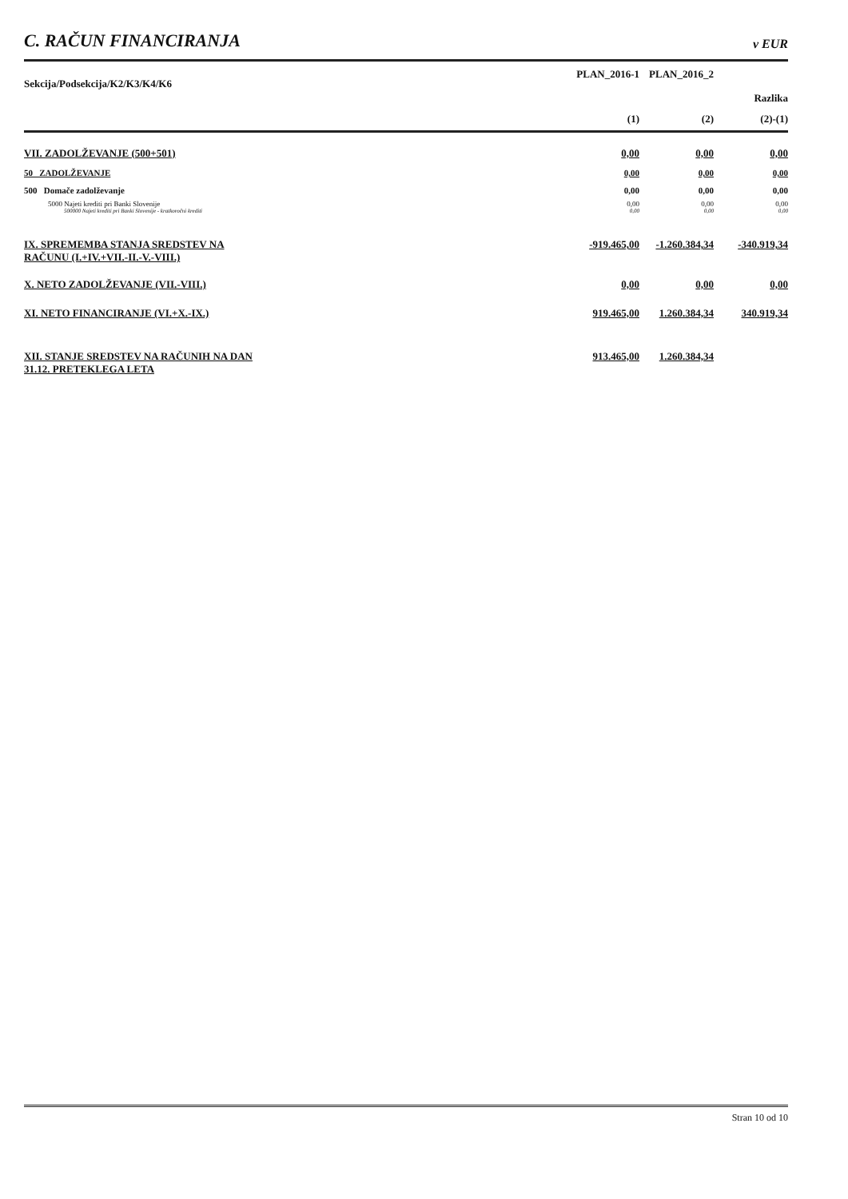C. RAČUN FINANCIRANJA v EUR
| Sekcija/Podsekcija/K2/K3/K4/K6 | PLAN_2016-1 | PLAN_2016_2 | |
| --- | --- | --- | --- |
| | | | Razlika |
| | (1) | (2) | (2)-(1) |
| VII. ZADOLŽEVANJE (500+501) | 0,00 | 0,00 | 0,00 |
| 50 ZADOLŽEVANJE | 0,00 | 0,00 | 0,00 |
| 500 Domače zadolževanje | 0,00 | 0,00 | 0,00 |
| 5000 Najeti krediti pri Banki Slovenije | 0,00 | 0,00 | 0,00 |
| 500000 Najeti krediti pri Banki Slovenije - kratkoročni krediti | 0,00 | 0,00 | 0,00 |
| IX. SPREMEMBA STANJA SREDSTEV NA RAČUNU (I.+IV.+VII.-II.-V.-VIII.) | -919.465,00 | -1.260.384,34 | -340.919,34 |
| X. NETO ZADOLŽEVANJE (VII.-VIII.) | 0,00 | 0,00 | 0,00 |
| XI. NETO FINANCIRANJE (VI.+X.-IX.) | 919.465,00 | 1.260.384,34 | 340.919,34 |
| XII. STANJE SREDSTEV NA RAČUNIH NA DAN 31.12. PRETEKLEGA LETA | 913.465,00 | 1.260.384,34 | |
Stran 10 od 10